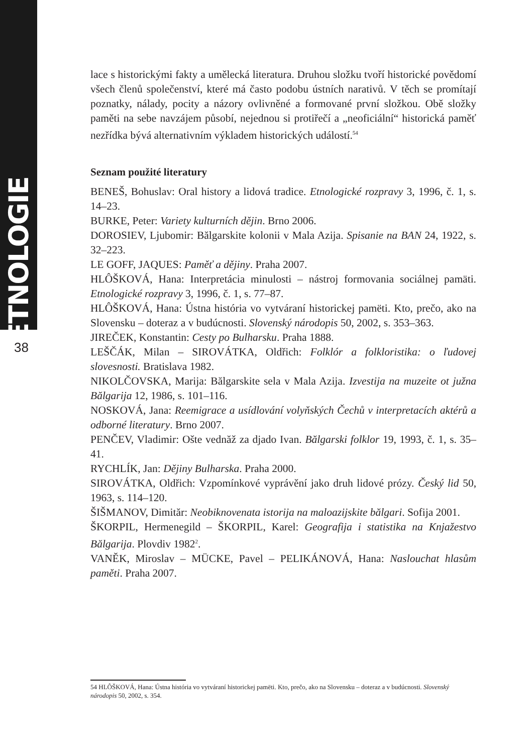ETNOLOGIE
38
lace s historickými fakty a umělecká literatura. Druhou složku tvoří historické povědomí všech členů společenství, které má často podobu ústních narativů. V těch se promítají poznatky, nálady, pocity a názory ovlivněné a formované první složkou. Obě složky paměti na sebe navzájem působí, nejednou si protiřečí a „neoficiální“ historická paměť nezřídka bývá alternativním výkladem historických událostí.<sup>54</sup>
Seznam použité literatury
BENEŠ, Bohuslav: Oral history a lidová tradice. Etnologické rozpravy 3, 1996, č. 1, s. 14–23.
BURKE, Peter: Variety kulturních dějin. Brno 2006.
DOROSIEV, Ljubomir: Bălgarskite kolonii v Mala Azija. Spisanie na BAN 24, 1922, s. 32–223.
LE GOFF, JAQUES: Paměť a dějiny. Praha 2007.
HLÔŠKOVÁ, Hana: Interpretácia minulosti – nástroj formovania sociálnej pamäti. Etnologické rozpravy 3, 1996, č. 1, s. 77–87.
HLÔŠKOVÁ, Hana: Ústna história vo vytváraní historickej pamëti. Kto, prečo, ako na Slovensku – doteraz a v budúcnosti. Slovenský národopis 50, 2002, s. 353–363.
JIREČEK, Konstantin: Cesty po Bulharsku. Praha 1888.
LEŠČÁK, Milan – SIROVÁTKA, Oldřich: Folklór a folkloristika: o ľudovej slovesnosti. Bratislava 1982.
NIKOLČOVSKA, Marija: Bălgarskite sela v Mala Azija. Izvestija na muzeite ot južna Bălgarija 12, 1986, s. 101–116.
NOSKOVÁ, Jana: Reemigrace a usídlování volyňských Čechů v interpretacích aktérů a odborné literatury. Brno 2007.
PENČEV, Vladimir: Ošte vednăž za djado Ivan. Bălgarski folklor 19, 1993, č. 1, s. 35–41.
RYCHLÍK, Jan: Dějiny Bulharska. Praha 2000.
SIROVÁTKA, Oldřich: Vzpomínkové vyprávění jako druh lidové prózy. Český lid 50, 1963, s. 114–120.
ŠIŠMANOV, Dimităr: Neobiknovenata istorija na maloazijskite bălgari. Sofija 2001.
ŠKORPIL, Hermenegild – ŠKORPIL, Karel: Geografija i statistika na Knjažestvo Bălgarija. Plovdiv 1982<sup>2</sup>.
VANĚK, Miroslav – MÜCKE, Pavel – PELIKÁNOVÁ, Hana: Naslouchat hlasům paměti. Praha 2007.
54 HLÔŠKOVÁ, Hana: Ústna história vo vytváraní historickej pamëti. Kto, prečo, ako na Slovensku – doteraz a v budúcnosti. Slovenský národopis 50, 2002, s. 354.